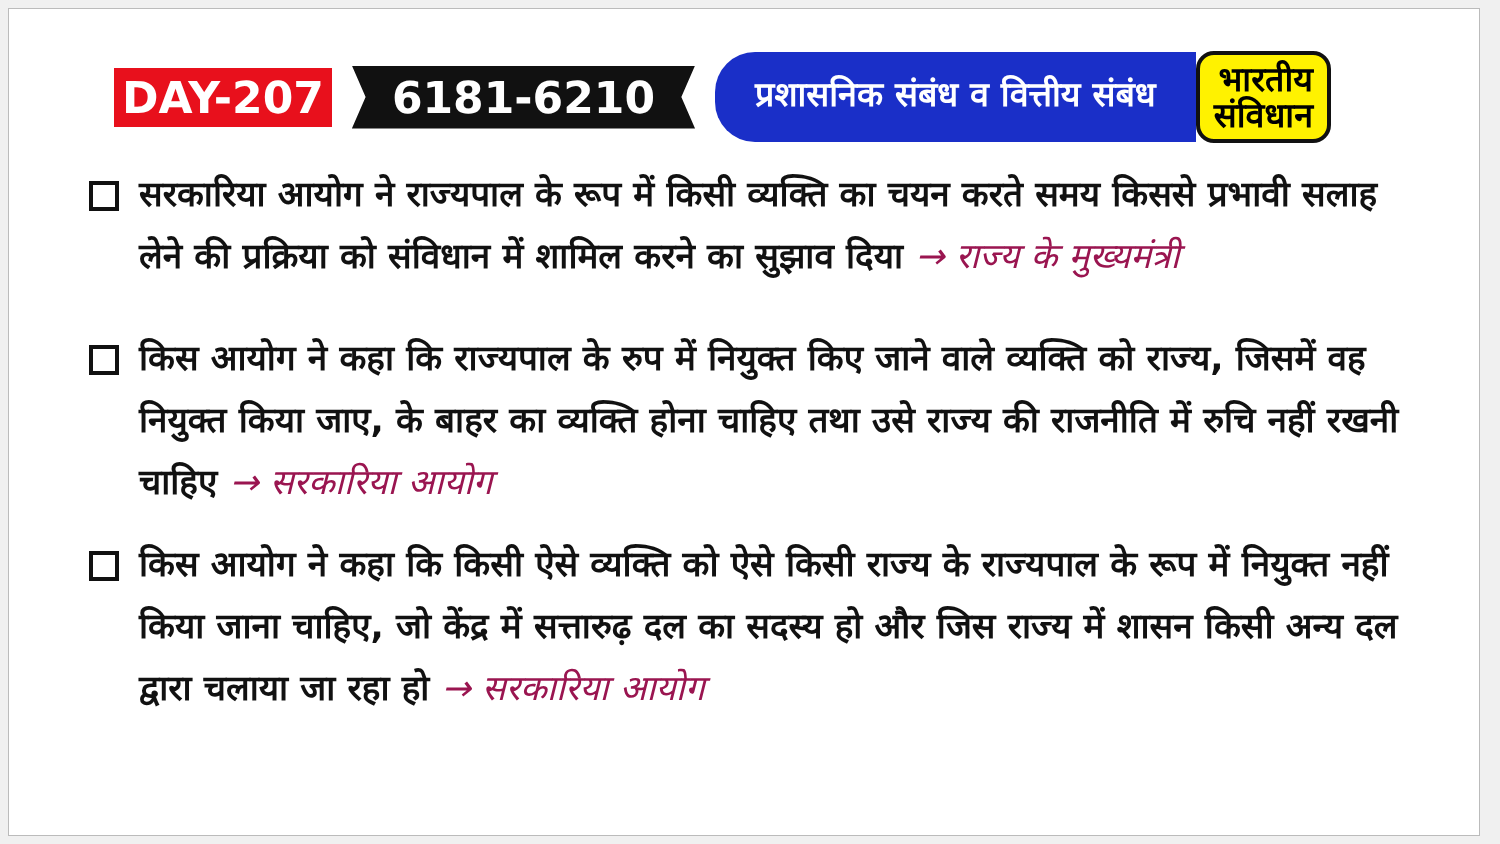DAY-207 6181-6210
प्रशासनिक संबंध व वित्तीय संबंध
भारतीय
संविधान
सरकारिया आयोग ने राज्यपाल के रूप में किसी व्यक्ति का चयन करते समय किससे प्रभावी सलाह लेने की प्रक्रिया को संविधान में शामिल करने का सुझाव दिया → राज्य के मुख्यमंत्री
किस आयोग ने कहा कि राज्यपाल के रुप में नियुक्त किए जाने वाले व्यक्ति को राज्य, जिसमें वह नियुक्त किया जाए, के बाहर का व्यक्ति होना चाहिए तथा उसे राज्य की राजनीति में रुचि नहीं रखनी चाहिए → सरकारिया आयोग
किस आयोग ने कहा कि किसी ऐसे व्यक्ति को ऐसे किसी राज्य के राज्यपाल के रूप में नियुक्त नहीं किया जाना चाहिए, जो केंद्र में सत्तारुढ़ दल का सदस्य हो और जिस राज्य में शासन किसी अन्य दल द्वारा चलाया जा रहा हो → सरकारिया आयोग